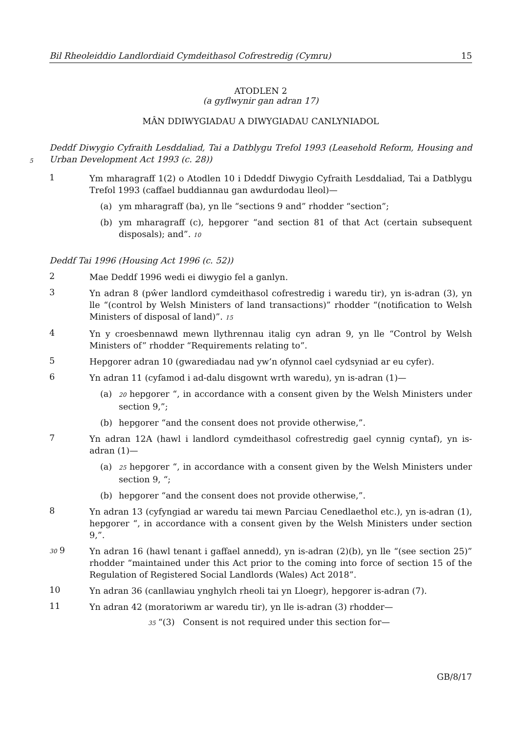Bil Rheoleiddio Landlordiaid Cymdeithasol Cofrestredig (Cymru) 15
ATODLEN 2
(a gyflwynir gan adran 17)
MÂN DDIWYGIADAU A DIWYGIADAU CANLYNIADOL
5
Deddf Diwygio Cyfraith Lesddaliad, Tai a Datblygu Trefol 1993 (Leasehold Reform, Housing and Urban Development Act 1993 (c. 28))
1
Ym mharagraff 1(2) o Atodlen 10 i Ddeddf Diwygio Cyfraith Lesddaliad, Tai a Datblygu Trefol 1993 (caffael buddiannau gan awdurdodau lleol)—
(a) ym mharagraff (ba), yn lle “sections 9 and” rhodder “section”;
(b) ym mharagraff (c), hepgorer “and section 81 of that Act (certain subsequent disposals); and”. 10
Deddf Tai 1996 (Housing Act 1996 (c. 52))
2
Mae Deddf 1996 wedi ei diwygio fel a ganlyn.
3
Yn adran 8 (pŵer landlord cymdeithasol cofrestredig i waredu tir), yn is-adran (3), yn lle “(control by Welsh Ministers of land transactions)” rhodder “(notification to Welsh Ministers of disposal of land)”. 15
4
Yn y croesbennawd mewn llythrennau italig cyn adran 9, yn lle “Control by Welsh Ministers of” rhodder “Requirements relating to”.
5
Hepgorer adran 10 (gwarediadau nad yw’n ofynnol cael cydsyniad ar eu cyfer).
6
Yn adran 11 (cyfamod i ad-dalu disgownt wrth waredu), yn is-adran (1)—
(a)
20 hepgorer “, in accordance with a consent given by the Welsh Ministers under section 9,”;
(b) hepgorer “and the consent does not provide otherwise,”.
7
Yn adran 12A (hawl i landlord cymdeithasol cofrestredig gael cynnig cyntaf), yn is-adran (1)—
(a)
25 hepgorer “, in accordance with a consent given by the Welsh Ministers under section 9, “;
(b) hepgorer “and the consent does not provide otherwise,”.
8
Yn adran 13 (cyfyngiad ar waredu tai mewn Parciau Cenedlaethol etc.), yn is-adran (1), hepgorer “, in accordance with a consent given by the Welsh Ministers under section 9,”.
30 9
Yn adran 16 (hawl tenant i gaffael annedd), yn is-adran (2)(b), yn lle “(see section 25)” rhodder “maintained under this Act prior to the coming into force of section 15 of the Regulation of Registered Social Landlords (Wales) Act 2018”.
10
Yn adran 36 (canllawiau ynghylch rheoli tai yn Lloegr), hepgorer is-adran (7).
11
Yn adran 42 (moratoriwm ar waredu tir), yn lle is-adran (3) rhodder—
35 “(3) Consent is not required under this section for—
GB/8/17